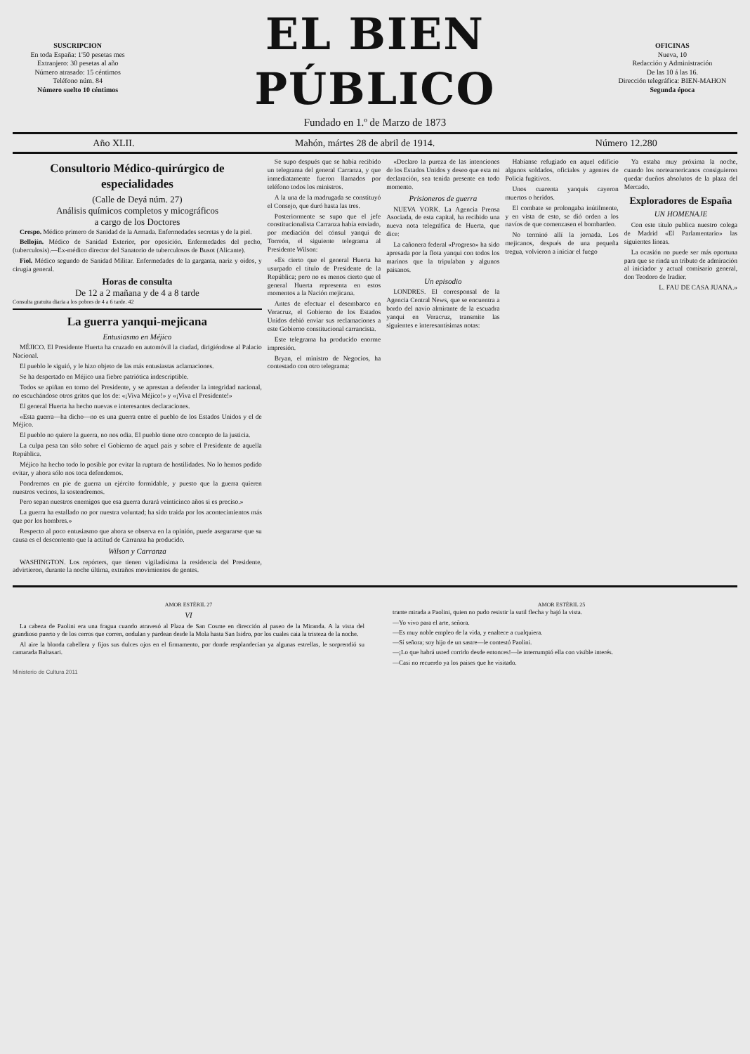SUSCRIPCION
En toda España: 1'50 pesetas mes
Extranjero: 30 pesetas al año
Número atrasado: 15 céntimos
Teléfono núm. 84
Número suelto 10 céntimos
EL BIEN PÚBLICO
Fundado en 1.º de Marzo de 1873
OFICINAS
Nueva, 10
Redacción y Administración
De las 10 á las 16.
Dirección telegráfica: BIEN-MAHON
Segunda época
Año XLII. Mahón, mártes 28 de abril de 1914. Número 12.280
Consultorio Médico-quirúrgico de especialidades
(Calle de Deyá núm. 27)
Análisis químicos completos y micográficos
a cargo de los Doctores
Crespo. Médico primero de Sanidad de la Armada. Enfermedades secretas y de la piel.
Bellojín. Médico de Sanidad Exterior, por oposición. Enfermedades del pecho, (tuberculosis).—Ex-médico director del Sanatorio de tuberculosos de Busot (Alicante).
Fiol. Médico segundo de Sanidad Militar. Enfermedades de la garganta, nariz y oidos, y cirugía general.
Horas de consulta
De 12 a 2 mañana y de 4 a 8 tarde
Consulta gratuita diaria a los pobres de 4 a 6 tarde. 42
La guerra yanqui-mejicana
Entusiasmo en Méjico
MÉJICO. El Presidente Huerta ha cruzado en automóvil la ciudad, dirigiéndose al Palacio Nacional.
El pueblo le siguió, y le hizo objeto de las más entusiastas aclamaciones.
Se ha despertado en Méjico una fiebre patriótica indescriptible.
Todos se apiñan en torno del Presidente, y se aprestan a defender la integridad nacional, no escuchándose otros gritos que los de: «¡Viva Méjico!» y «¡Viva el Presidente!»
El general Huerta ha hecho nuevas e interesantes declaraciones.
«Esta guerra—ha dicho—no es una guerra entre el pueblo de los Estados Unidos y el de Méjico.
El pueblo no quiere la guerra, no nos odia. El pueblo tiene otro concepto de la justicia.
La culpa pesa tan sólo sobre el Gobierno de aquel país y sobre el Presidente de aquella República.
Méjico ha hecho todo lo posible por evitar la ruptura de hostilidades. No lo hemos podido evitar, y ahora sólo nos toca defendernos.
Pondremos en pie de guerra un ejército formidable, y puesto que la guerra quieren nuestros vecinos, la sostendremos.
Pero sepan nuestros enemigos que esa guerra durará veinticinco años si es preciso.»
La guerra ha estallado no por nuestra voluntad; ha sido traida por los acontecimientos más que por los hombres.»
Respecto al poco entusiasmo que ahora se observa en la opinión, puede asegurarse que su causa es el descontento que la actitud de Carranza ha producido.
Wilson y Carranza
WASHINGTON. Los repórters, que tienen vigiladísima la residencia del Presidente, advirtieron, durante la noche última, extraños movimientos de gentes.
Se supo después que se había recibido un telegrama del general Carranza, y que inmediatamente fueron llamados por teléfono todos los ministros.
A la una de la madrugada se constituyó el Consejo, que duró hasta las tres.
Posteriormente se supo que el jefe constitucionalista Carranza había enviado, por mediación del cónsul yanqui de Torreón, el siguiente telegrama al Presidente Wilson:
«Es cierto que el general Huerta ha usurpado el título de Presidente de la República; pero no es menos cierto que el general Huerta representa en estos momentos a la Nación mejicana.
Antes de efectuar el desembarco en Veracruz, el Gobierno de los Estados Unidos debió enviar sus reclamaciones a este Gobierno constitucional carrancista.
Este telegrama ha producido enorme impresión.
Bryan, el ministro de Negocios, ha contestado con otro telegrama:
«Declaro la pureza de las intenciones de los Estados Unidos y deseo que esta mi declaración, sea tenida presente en todo momento.
Prisioneros de guerra
NUEVA YORK. La Agencia Prensa Asociada, de esta capital, ha recibido una nueva nota telegráfica de Huerta, que dice:
La cañonera federal «Progreso» ha sido apresada por la flota yanqui con todos los marinos que la tripulaban y algunos paisanos.
Un episodio
LONDRES. El corresponsal de la Agencia Central News, que se encuentra a bordo del navío almirante de la escuadra yanqui en Veracruz, transmite las siguientes e interesantísimas notas:
Habíanse refugiado en aquel edificio algunos soldados, oficiales y agentes de Policía fugitivos.
Unos cuarenta yanquis cayeron muertos o heridos.
El combate se prolongaba inútilmente, y en vista de esto, se dió orden a los navíos de que comenzasen el bombardeo.
No terminó allí la jornada. Los mejicanos, después de una pequeña tregua, volvieron a iniciar el fuego
Ya estaba muy próxima la noche, cuando los norteamericanos consiguieron quedar dueños absolutos de la plaza del Mercado.
Exploradores de España
UN HOMENAJE
Con este título publica nuestro colega de Madrid «El Parlamentario» las siguientes líneas.
La ocasión no puede ser más oportuna para que se rinda un tributo de admiración al iniciador y actual comisario general, don Teodoro de Iradier.
L. FAU DE CASA JUANA.»
AMOR ESTÉRIL 27
VI
La cabeza de Paolini era una fragua cuando atravesó al Plaza de San Cosme en dirección al paseo de la Miranda. A la vista del grandioso puerto y de los cerros que corren, ondulan y pardean desde la Mola hasta San Isidro, por los cuales caia la tristeza de la noche.
Al aire la blonda cabellera y fijos sus dulces ojos en el firmamento, por donde resplandecian ya algunas estrellas, le sorprendió su camarada Baltasari.
AMOR ESTÉRIL 25
trante mirada a Paolini, quien no pudo resistir la sutil flecha y bajó la vista.
—Yo vivo para el arte, señora.
—Es muy noble empleo de la vida, y enaltece a cualquiera.
—Sí señora; soy hijo de un sastre—le contestó Paolini.
—¡Lo que habrá usted corrido desde entonces!—le interrumpió ella con visible interés.
—Casi no recuerdo ya los paises que he visitado.
Ministerio de Cultura 2011